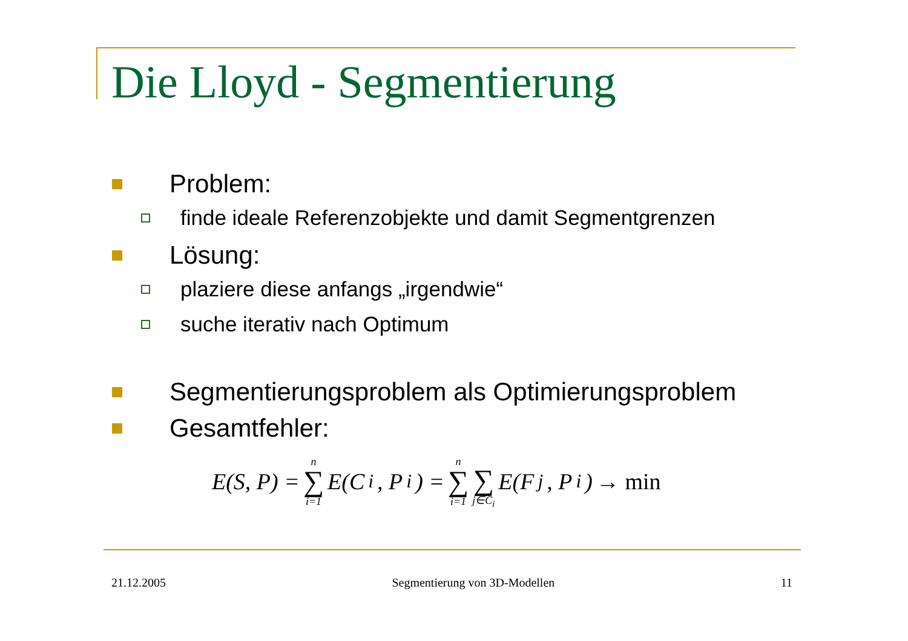Die Lloyd - Segmentierung
Problem:
finde ideale Referenzobjekte und damit Segmentgrenzen
Lösung:
plaziere diese anfangs „irgendwie“
suche iterativ nach Optimum
Segmentierungsproblem als Optimierungsproblem
Gesamtfehler:
E(S, P) = n ∑ i=1 E(C<sub>i</sub>, P<sub>i</sub>) = n ∑ i=1 ∑ j∈C<sub>i</sub> E(F<sub>j</sub>, P<sub>i</sub>) → min
21.12.2005 Segmentierung von 3D-Modellen 11